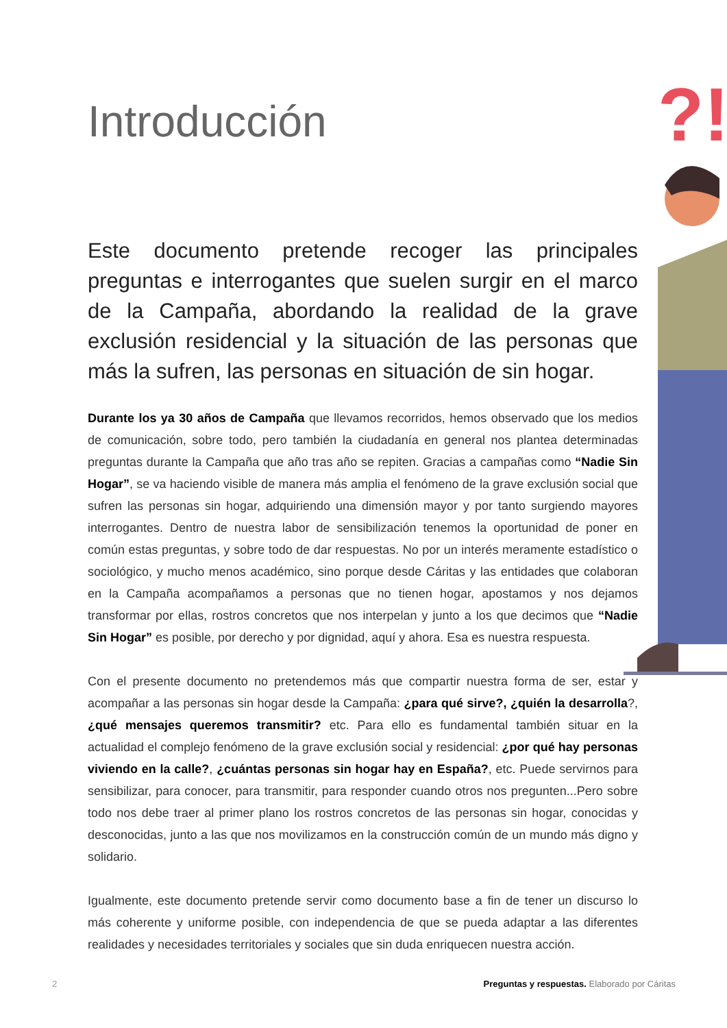?!
Introducción
Este documento pretende recoger las principales preguntas e interrogantes que suelen surgir en el marco de la Campaña, abordando la realidad de la grave exclusión residencial y la situación de las personas que más la sufren, las personas en situación de sin hogar.
Durante los ya 30 años de Campaña que llevamos recorridos, hemos observado que los medios de comunicación, sobre todo, pero también la ciudadanía en general nos plantea determinadas preguntas durante la Campaña que año tras año se repiten. Gracias a campañas como “Nadie Sin Hogar”, se va haciendo visible de manera más amplia el fenómeno de la grave exclusión social que sufren las personas sin hogar, adquiriendo una dimensión mayor y por tanto surgiendo mayores interrogantes. Dentro de nuestra labor de sensibilización tenemos la oportunidad de poner en común estas preguntas, y sobre todo de dar respuestas. No por un interés meramente estadístico o sociológico, y mucho menos académico, sino porque desde Cáritas y las entidades que colaboran en la Campaña acompañamos a personas que no tienen hogar, apostamos y nos dejamos transformar por ellas, rostros concretos que nos interpelan y junto a los que decimos que “Nadie Sin Hogar” es posible, por derecho y por dignidad, aquí y ahora. Esa es nuestra respuesta.
Con el presente documento no pretendemos más que compartir nuestra forma de ser, estar y acompañar a las personas sin hogar desde la Campaña: ¿para qué sirve?, ¿quién la desarrolla?, ¿qué mensajes queremos transmitir? etc. Para ello es fundamental también situar en la actualidad el complejo fenómeno de la grave exclusión social y residencial: ¿por qué hay personas viviendo en la calle?, ¿cuántas personas sin hogar hay en España?, etc. Puede servirnos para sensibilizar, para conocer, para transmitir, para responder cuando otros nos pregunten...Pero sobre todo nos debe traer al primer plano los rostros concretos de las personas sin hogar, conocidas y desconocidas, junto a las que nos movilizamos en la construcción común de un mundo más digno y solidario.
Igualmente, este documento pretende servir como documento base a fin de tener un discurso lo más coherente y uniforme posible, con independencia de que se pueda adaptar a las diferentes realidades y necesidades territoriales y sociales que sin duda enriquecen nuestra acción.
2 Preguntas y respuestas. Elaborado por Cáritas